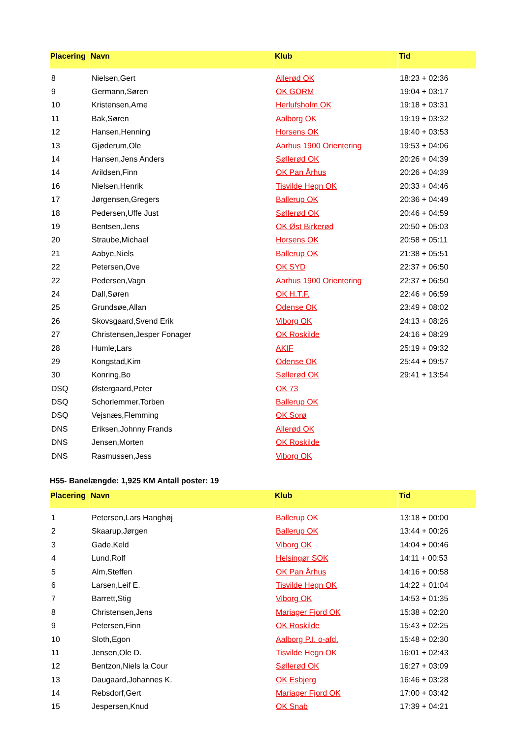| Placering | Navn | Klub | Tid |
| --- | --- | --- | --- |
| 8 | Nielsen,Gert | Allerød OK | 18:23 + 02:36 |
| 9 | Germann,Søren | OK GORM | 19:04 + 03:17 |
| 10 | Kristensen,Arne | Herlufsholm OK | 19:18 + 03:31 |
| 11 | Bak,Søren | Aalborg OK | 19:19 + 03:32 |
| 12 | Hansen,Henning | Horsens OK | 19:40 + 03:53 |
| 13 | Gjøderum,Ole | Aarhus 1900 Orientering | 19:53 + 04:06 |
| 14 | Hansen,Jens Anders | Søllerød OK | 20:26 + 04:39 |
| 14 | Arildsen,Finn | OK Pan Århus | 20:26 + 04:39 |
| 16 | Nielsen,Henrik | Tisvilde Hegn OK | 20:33 + 04:46 |
| 17 | Jørgensen,Gregers | Ballerup OK | 20:36 + 04:49 |
| 18 | Pedersen,Uffe Just | Søllerød OK | 20:46 + 04:59 |
| 19 | Bentsen,Jens | OK Øst Birkerød | 20:50 + 05:03 |
| 20 | Straube,Michael | Horsens OK | 20:58 + 05:11 |
| 21 | Aabye,Niels | Ballerup OK | 21:38 + 05:51 |
| 22 | Petersen,Ove | OK SYD | 22:37 + 06:50 |
| 22 | Pedersen,Vagn | Aarhus 1900 Orientering | 22:37 + 06:50 |
| 24 | Dall,Søren | OK H.T.F. | 22:46 + 06:59 |
| 25 | Grundsøe,Allan | Odense OK | 23:49 + 08:02 |
| 26 | Skovsgaard,Svend Erik | Viborg OK | 24:13 + 08:26 |
| 27 | Christensen,Jesper Fonager | OK Roskilde | 24:16 + 08:29 |
| 28 | Humle,Lars | AKIF | 25:19 + 09:32 |
| 29 | Kongstad,Kim | Odense OK | 25:44 + 09:57 |
| 30 | Konring,Bo | Søllerød OK | 29:41 + 13:54 |
| DSQ | Østergaard,Peter | OK 73 | |
| DSQ | Schorlemmer,Torben | Ballerup OK | |
| DSQ | Vejsnæs,Flemming | OK Sorø | |
| DNS | Eriksen,Johnny Frands | Allerød OK | |
| DNS | Jensen,Morten | OK Roskilde | |
| DNS | Rasmussen,Jess | Viborg OK | |
H55- Banelængde: 1,925 KM Antall poster: 19
| Placering | Navn | Klub | Tid |
| --- | --- | --- | --- |
| 1 | Petersen,Lars Hanghøj | Ballerup OK | 13:18 + 00:00 |
| 2 | Skaarup,Jørgen | Ballerup OK | 13:44 + 00:26 |
| 3 | Gade,Keld | Viborg OK | 14:04 + 00:46 |
| 4 | Lund,Rolf | Helsingør SOK | 14:11 + 00:53 |
| 5 | Alm,Steffen | OK Pan Århus | 14:16 + 00:58 |
| 6 | Larsen,Leif E. | Tisvilde Hegn OK | 14:22 + 01:04 |
| 7 | Barrett,Stig | Viborg OK | 14:53 + 01:35 |
| 8 | Christensen,Jens | Mariager Fjord OK | 15:38 + 02:20 |
| 9 | Petersen,Finn | OK Roskilde | 15:43 + 02:25 |
| 10 | Sloth,Egon | Aalborg P.I. o-afd. | 15:48 + 02:30 |
| 11 | Jensen,Ole D. | Tisvilde Hegn OK | 16:01 + 02:43 |
| 12 | Bentzon,Niels la Cour | Søllerød OK | 16:27 + 03:09 |
| 13 | Daugaard,Johannes K. | OK Esbjerg | 16:46 + 03:28 |
| 14 | Rebsdorf,Gert | Mariager Fjord OK | 17:00 + 03:42 |
| 15 | Jespersen,Knud | OK Snab | 17:39 + 04:21 |